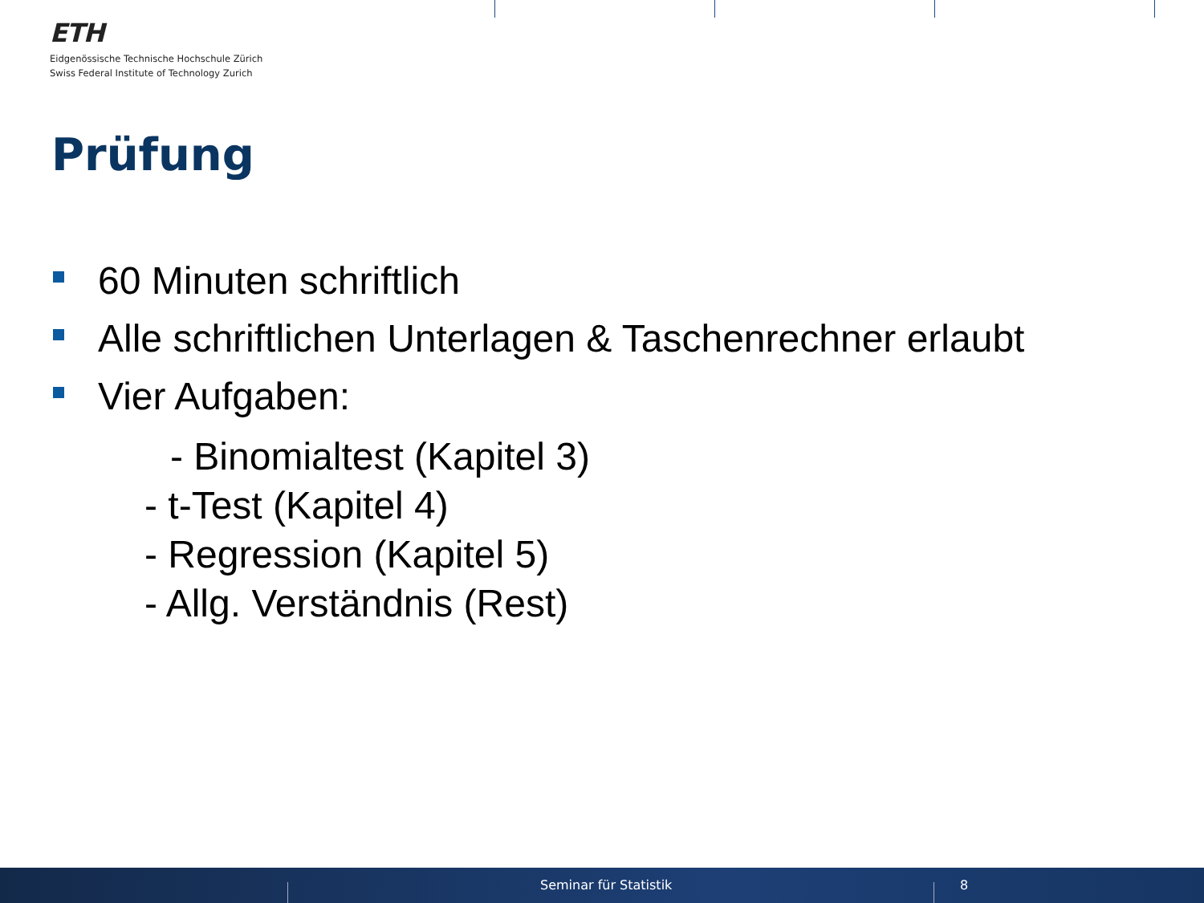ETH
Eidgenössische Technische Hochschule Zürich
Swiss Federal Institute of Technology Zurich
Prüfung
60 Minuten schriftlich
Alle schriftlichen Unterlagen & Taschenrechner erlaubt
Vier Aufgaben:
- Binomialtest (Kapitel 3)
- t-Test (Kapitel 4)
- Regression (Kapitel 5)
- Allg. Verständnis (Rest)
Seminar für Statistik 8